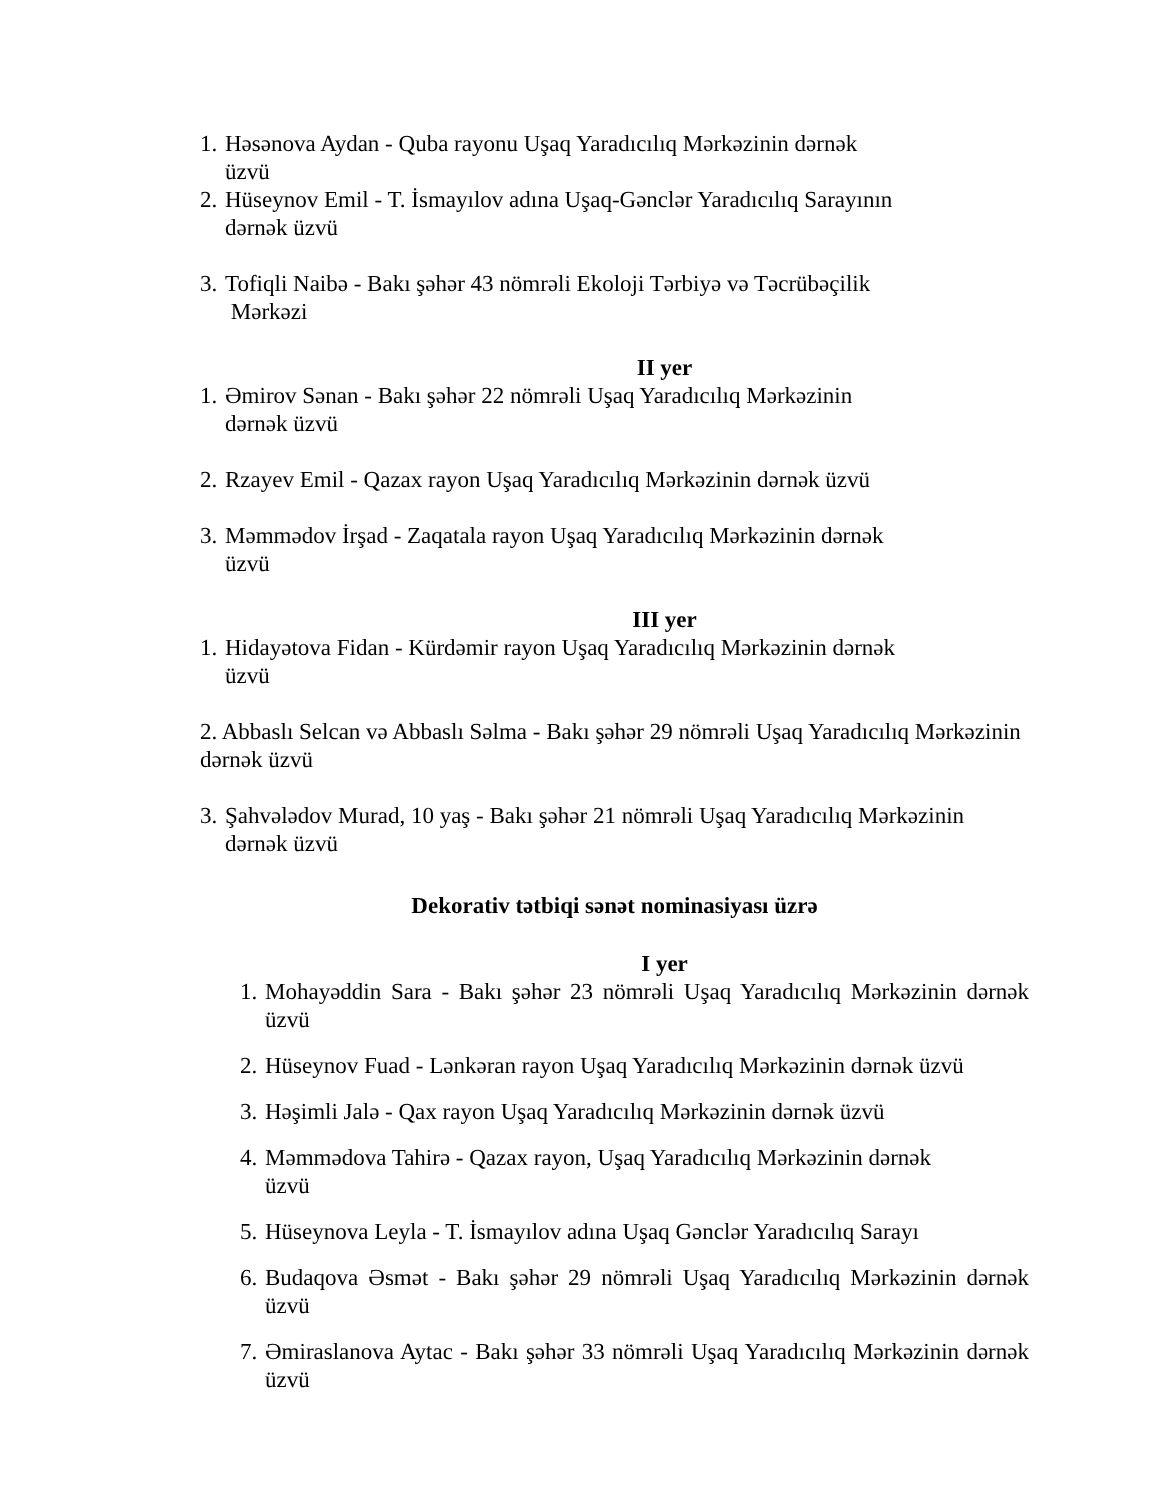1. Həsənova Aydan - Quba rayonu Uşaq Yaradıcılıq Mərkəzinin dərnək
üzvü
2. Hüseynov Emil - T. İsmayılov adına Uşaq-Gənclər Yaradıcılıq Sarayının
dərnək üzvü
3. Tofiqli Naibə - Bakı şəhər 43 nömrəli Ekoloji Tərbiyə və Təcrübəçilik
Mərkəzi
II yer
1. Əmirov Sənan - Bakı şəhər 22 nömrəli Uşaq Yaradıcılıq Mərkəzinin
dərnək üzvü
2. Rzayev Emil - Qazax rayon Uşaq Yaradıcılıq Mərkəzinin dərnək üzvü
3. Məmmədov İrşad - Zaqatala rayon Uşaq Yaradıcılıq Mərkəzinin dərnək
üzvü
III yer
1. Hidayətova Fidan - Kürdəmir rayon Uşaq Yaradıcılıq Mərkəzinin dərnək
üzvü
2. Abbaslı Selcan və Abbaslı Səlma - Bakı şəhər 29 nömrəli Uşaq Yaradıcılıq Mərkəzinin dərnək üzvü
3. Şahvələdov Murad, 10 yaş - Bakı şəhər 21 nömrəli Uşaq Yaradıcılıq Mərkəzinin
dərnək üzvü
Dekorativ tətbiqi sənət nominasiyası üzrə
I yer
1. Mohayəddin Sara - Bakı şəhər 23 nömrəli Uşaq Yaradıcılıq Mərkəzinin dərnək üzvü
2. Hüseynov Fuad - Lənkəran rayon Uşaq Yaradıcılıq Mərkəzinin dərnək üzvü
3. Həşimli Jalə - Qax rayon Uşaq Yaradıcılıq Mərkəzinin dərnək üzvü
4. Məmmədova Tahirə - Qazax rayon, Uşaq Yaradıcılıq Mərkəzinin dərnək
üzvü
5. Hüseynova Leyla - T. İsmayılov adına Uşaq Gənclər Yaradıcılıq Sarayı
6. Budaqova Əsmət - Bakı şəhər 29 nömrəli Uşaq Yaradıcılıq Mərkəzinin dərnək üzvü
7. Əmiraslanova Aytac - Bakı şəhər 33 nömrəli Uşaq Yaradıcılıq Mərkəzinin dərnək üzvü